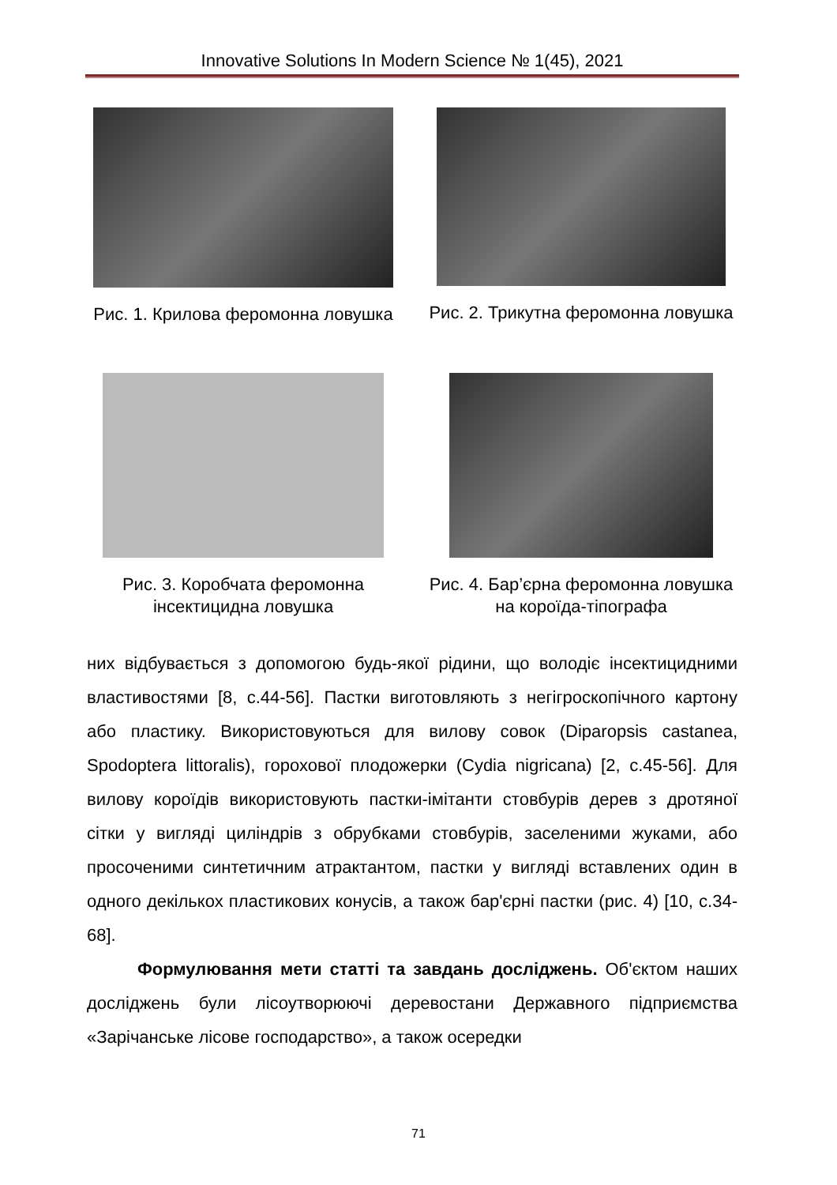Innovative Solutions In Modern Science № 1(45), 2021
Рис. 1. Крилова феромонна ловушка
Рис. 2. Трикутна феромонна ловушка
Рис. 3. Коробчата феромонна інсектицидна ловушка
Рис. 4. Бар’єрна феромонна ловушка на короїда-тіпографа
них відбувається з допомогою будь-якої рідини, що володіє інсектицидними властивостями [8, с.44-56]. Пастки виготовляють з негігроскопічного картону або пластику. Використовуються для вилову совок (Diparopsis castanea, Spodoptera littoralis), горохової плодожерки (Cydia nigricana) [2, с.45-56]. Для вилову короїдів використовують пастки-імітанти стовбурів дерев з дротяної сітки у вигляді циліндрів з обрубками стовбурів, заселеними жуками, або просоченими синтетичним атрактантом, пастки у вигляді вставлених один в одного декількох пластикових конусів, а також бар'єрні пастки (рис. 4) [10, с.34-68].
Формулювання мети статті та завдань досліджень. Об'єктом наших досліджень були лісоутворюючі деревостани Державного підприємства «Зарічанське лісове господарство», а також осередки
71